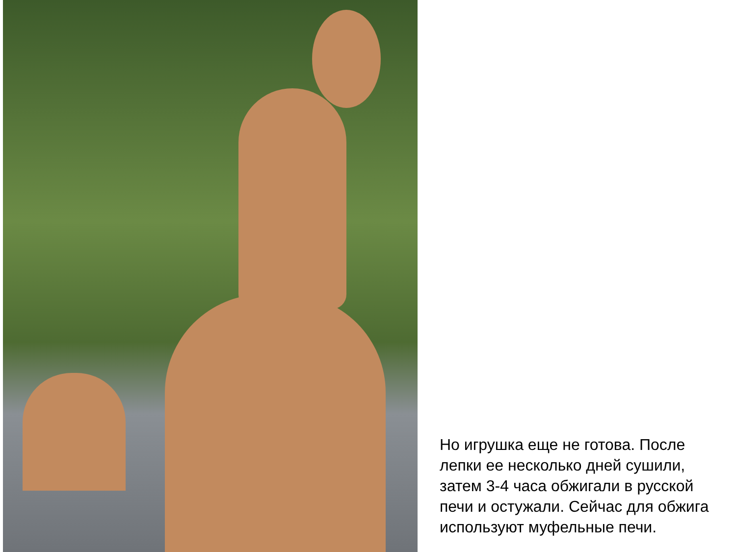Но игрушка еще не готова. После лепки ее несколько дней сушили, затем 3-4 часа обжигали в русской печи и остужали. Сейчас для обжига используют муфельные печи.